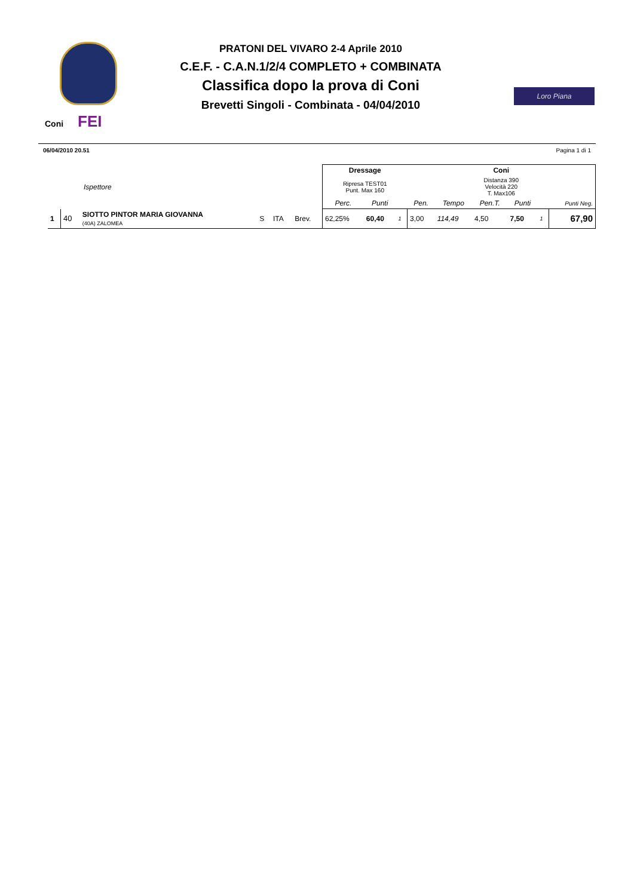Coni FEI
PRATONI DEL VIVARO 2-4 Aprile 2010
C.E.F. - C.A.N.1/2/4 COMPLETO + COMBINATA
Classifica dopo la prova di Coni
Brevetti Singoli - Combinata - 04/04/2010
Loro Piana
06/04/2010 20.51 Pagina 1 di 1
| Ispettore | | | | | | Dressage | | | Coni | | | | | |
| | | | | | | Ripresa TEST01 Punt. Max 160 | | | Distanza 390 Velocità 220 T. Max106 | | | | | |
| | | | | | | Perc. | Punti | | Pen. | Tempo | Pen.T. | Punti | | Punti Neg. |
| 1 | 40 | SIOTTO PINTOR MARIA GIOVANNA (40A) ZALOMEA | S | ITA | Brev. | 62,25% | 60,40 | 1 | 3,00 | 114,49 | 4,50 | 7,50 | 1 | 67,90 |